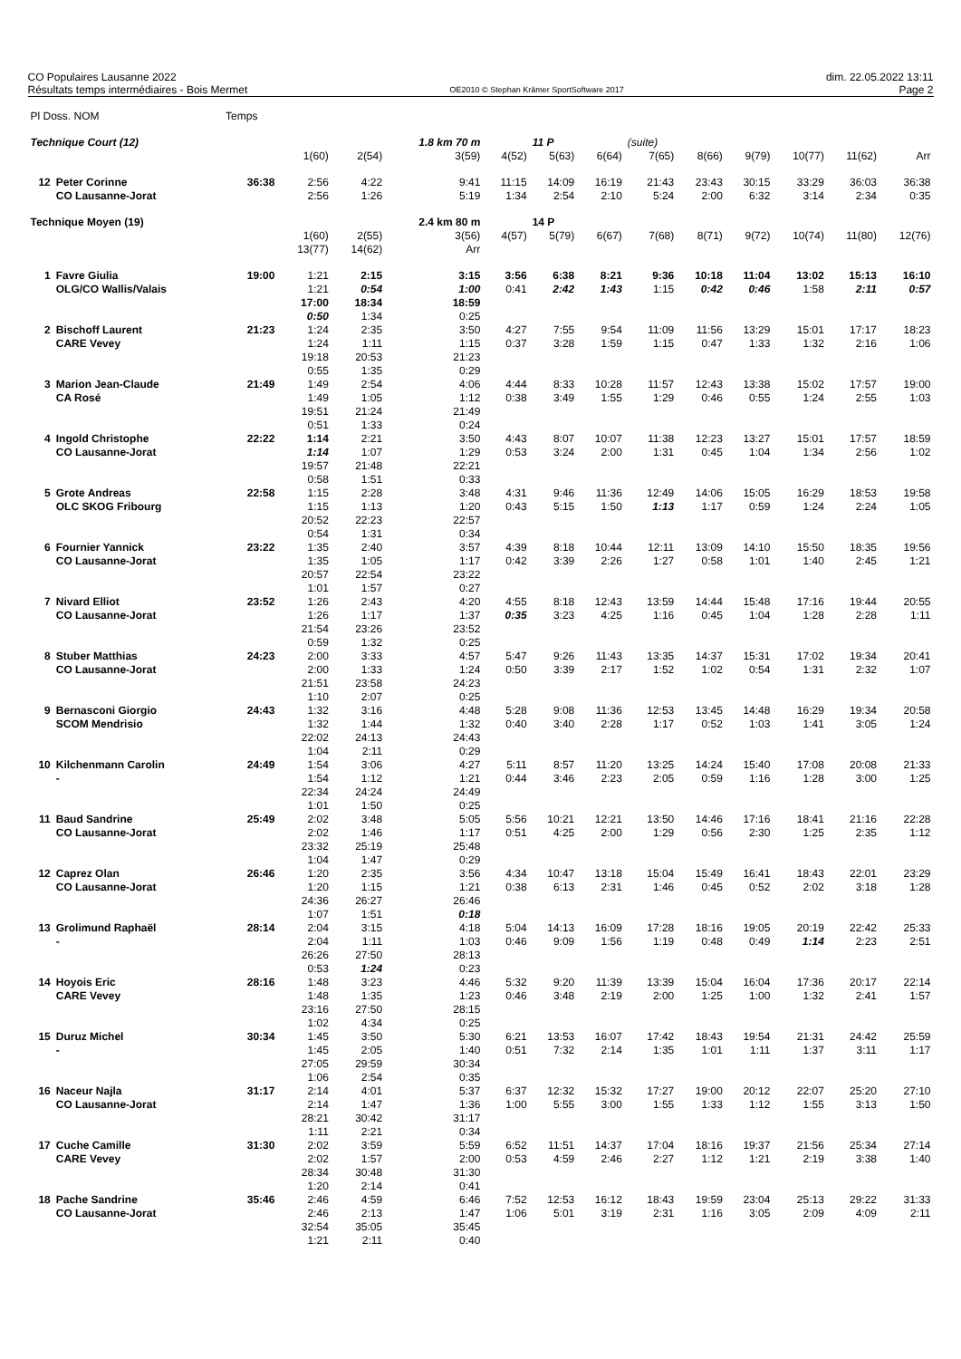CO Populaires Lausanne 2022
Résultats temps intermédiaires - Bois Mermet
OE2010 © Stephan Krämer SportSoftware 2017
dim. 22.05.2022 13:11
Page 2
| Pl Doss. NOM | | Temps | | | | | | | | | | | | |
| Technique Court (12) | | | | | 1.8 km 70 m | | 11 P | | (suite) | | | | | |
| | | | 1(60) | 2(54) | 3(59) | 4(52) | 5(63) | 6(64) | 7(65) | 8(66) | 9(79) | 10(77) | 11(62) | Arr |
| 12 | Peter Corinne CO Lausanne-Jorat | 36:38 | 2:56 2:56 | 4:22 1:26 | 9:41 5:19 | 11:15 1:34 | 14:09 2:54 | 16:19 2:10 | 21:43 5:24 | 23:43 2:00 | 30:15 6:32 | 33:29 3:14 | 36:03 2:34 | 36:38 0:35 |
| Technique Moyen (19) | | | | | 2.4 km 80 m | | 14 P | | | | | | | |
| | | | 1(60) 13(77) | 2(55) 14(62) | 3(56) Arr | 4(57) | 5(79) | 6(67) | 7(68) | 8(71) | 9(72) | 10(74) | 11(80) | 12(76) |
| 1 | Favre Giulia OLG/CO Wallis/Valais | 19:00 | 1:21 1:21 17:00 0:50 | 2:15 0:54 18:34 1:34 | 3:15 1:00 18:59 0:25 | 3:56 0:41 | 6:38 2:42 | 8:21 1:43 | 9:36 1:15 | 10:18 0:42 | 11:04 0:46 | 13:02 1:58 | 15:13 2:11 | 16:10 0:57 |
| 2 | Bischoff Laurent CARE Vevey | 21:23 | 1:24 1:24 19:18 0:55 | 2:35 1:11 20:53 1:35 | 3:50 1:15 21:23 0:29 | 4:27 0:37 | 7:55 3:28 | 9:54 1:59 | 11:09 1:15 | 11:56 0:47 | 13:29 1:33 | 15:01 1:32 | 17:17 2:16 | 18:23 1:06 |
| 3 | Marion Jean-Claude CA Rosé | 21:49 | 1:49 1:49 19:51 0:51 | 2:54 1:05 21:24 1:33 | 4:06 1:12 21:49 0:24 | 4:44 0:38 | 8:33 3:49 | 10:28 1:55 | 11:57 1:29 | 12:43 0:46 | 13:38 0:55 | 15:02 1:24 | 17:57 2:55 | 19:00 1:03 |
| 4 | Ingold Christophe CO Lausanne-Jorat | 22:22 | 1:14 1:14 19:57 0:58 | 2:21 1:07 21:48 1:51 | 3:50 1:29 22:21 0:33 | 4:43 0:53 | 8:07 3:24 | 10:07 2:00 | 11:38 1:31 | 12:23 0:45 | 13:27 1:04 | 15:01 1:34 | 17:57 2:56 | 18:59 1:02 |
| 5 | Grote Andreas OLC SKOG Fribourg | 22:58 | 1:15 1:15 20:52 0:54 | 2:28 1:13 22:23 1:31 | 3:48 1:20 22:57 0:34 | 4:31 0:43 | 9:46 5:15 | 11:36 1:50 | 12:49 1:13 | 14:06 1:17 | 15:05 0:59 | 16:29 1:24 | 18:53 2:24 | 19:58 1:05 |
| 6 | Fournier Yannick CO Lausanne-Jorat | 23:22 | 1:35 1:35 20:57 1:01 | 2:40 1:05 22:54 1:57 | 3:57 1:17 23:22 0:27 | 4:39 0:42 | 8:18 3:39 | 10:44 2:26 | 12:11 1:27 | 13:09 0:58 | 14:10 1:01 | 15:50 1:40 | 18:35 2:45 | 19:56 1:21 |
| 7 | Nivard Elliot CO Lausanne-Jorat | 23:52 | 1:26 1:26 21:54 0:59 | 2:43 1:17 23:26 1:32 | 4:20 1:37 23:52 0:25 | 4:55 0:35 | 8:18 3:23 | 12:43 4:25 | 13:59 1:16 | 14:44 0:45 | 15:48 1:04 | 17:16 1:28 | 19:44 2:28 | 20:55 1:11 |
| 8 | Stuber Matthias CO Lausanne-Jorat | 24:23 | 2:00 2:00 21:51 1:10 | 3:33 1:33 23:58 2:07 | 4:57 1:24 24:23 0:25 | 5:47 0:50 | 9:26 3:39 | 11:43 2:17 | 13:35 1:52 | 14:37 1:02 | 15:31 0:54 | 17:02 1:31 | 19:34 2:32 | 20:41 1:07 |
| 9 | Bernasconi Giorgio SCOM Mendrisio | 24:43 | 1:32 1:32 22:02 1:04 | 3:16 1:44 24:13 2:11 | 4:48 1:32 24:43 0:29 | 5:28 0:40 | 9:08 3:40 | 11:36 2:28 | 12:53 1:17 | 13:45 0:52 | 14:48 1:03 | 16:29 1:41 | 19:34 3:05 | 20:58 1:24 |
| 10 | Kilchenmann Carolin - | 24:49 | 1:54 1:54 22:34 1:01 | 3:06 1:12 24:24 1:50 | 4:27 1:21 24:49 0:25 | 5:11 0:44 | 8:57 3:46 | 11:20 2:23 | 13:25 2:05 | 14:24 0:59 | 15:40 1:16 | 17:08 1:28 | 20:08 3:00 | 21:33 1:25 |
| 11 | Baud Sandrine CO Lausanne-Jorat | 25:49 | 2:02 2:02 23:32 1:04 | 3:48 1:46 25:19 1:47 | 5:05 1:17 25:48 0:29 | 5:56 0:51 | 10:21 4:25 | 12:21 2:00 | 13:50 1:29 | 14:46 0:56 | 17:16 2:30 | 18:41 1:25 | 21:16 2:35 | 22:28 1:12 |
| 12 | Caprez Olan CO Lausanne-Jorat | 26:46 | 1:20 1:20 24:36 1:07 | 2:35 1:15 26:27 1:51 | 3:56 1:21 26:46 0:18 | 4:34 0:38 | 10:47 6:13 | 13:18 2:31 | 15:04 1:46 | 15:49 0:45 | 16:41 0:52 | 18:43 2:02 | 22:01 3:18 | 23:29 1:28 |
| 13 | Grolimund Raphaël - | 28:14 | 2:04 2:04 26:26 0:53 | 3:15 1:11 27:50 1:24 | 4:18 1:03 28:13 0:23 | 5:04 0:46 | 14:13 9:09 | 16:09 1:56 | 17:28 1:19 | 18:16 0:48 | 19:05 0:49 | 20:19 1:14 | 22:42 2:23 | 25:33 2:51 |
| 14 | Hoyois Eric CARE Vevey | 28:16 | 1:48 1:48 23:16 1:02 | 3:23 1:35 27:50 4:34 | 4:46 1:23 28:15 0:25 | 5:32 0:46 | 9:20 3:48 | 11:39 2:19 | 13:39 2:00 | 15:04 1:25 | 16:04 1:00 | 17:36 1:32 | 20:17 2:41 | 22:14 1:57 |
| 15 | Duruz Michel - | 30:34 | 1:45 1:45 27:05 1:06 | 3:50 2:05 29:59 2:54 | 5:30 1:40 30:34 0:35 | 6:21 0:51 | 13:53 7:32 | 16:07 2:14 | 17:42 1:35 | 18:43 1:01 | 19:54 1:11 | 21:31 1:37 | 24:42 3:11 | 25:59 1:17 |
| 16 | Naceur Najla CO Lausanne-Jorat | 31:17 | 2:14 2:14 28:21 1:11 | 4:01 1:47 30:42 2:21 | 5:37 1:36 31:17 0:34 | 6:37 1:00 | 12:32 5:55 | 15:32 3:00 | 17:27 1:55 | 19:00 1:33 | 20:12 1:12 | 22:07 1:55 | 25:20 3:13 | 27:10 1:50 |
| 17 | Cuche Camille CARE Vevey | 31:30 | 2:02 2:02 28:34 1:20 | 3:59 1:57 30:48 2:14 | 5:59 2:00 31:30 0:41 | 6:52 0:53 | 11:51 4:59 | 14:37 2:46 | 17:04 2:27 | 18:16 1:12 | 19:37 1:21 | 21:56 2:19 | 25:34 3:38 | 27:14 1:40 |
| 18 | Pache Sandrine CO Lausanne-Jorat | 35:46 | 2:46 2:46 32:54 1:21 | 4:59 2:13 35:05 2:11 | 6:46 1:47 35:45 0:40 | 7:52 1:06 | 12:53 5:01 | 16:12 3:19 | 18:43 2:31 | 19:59 1:16 | 23:04 3:05 | 25:13 2:09 | 29:22 4:09 | 31:33 2:11 |